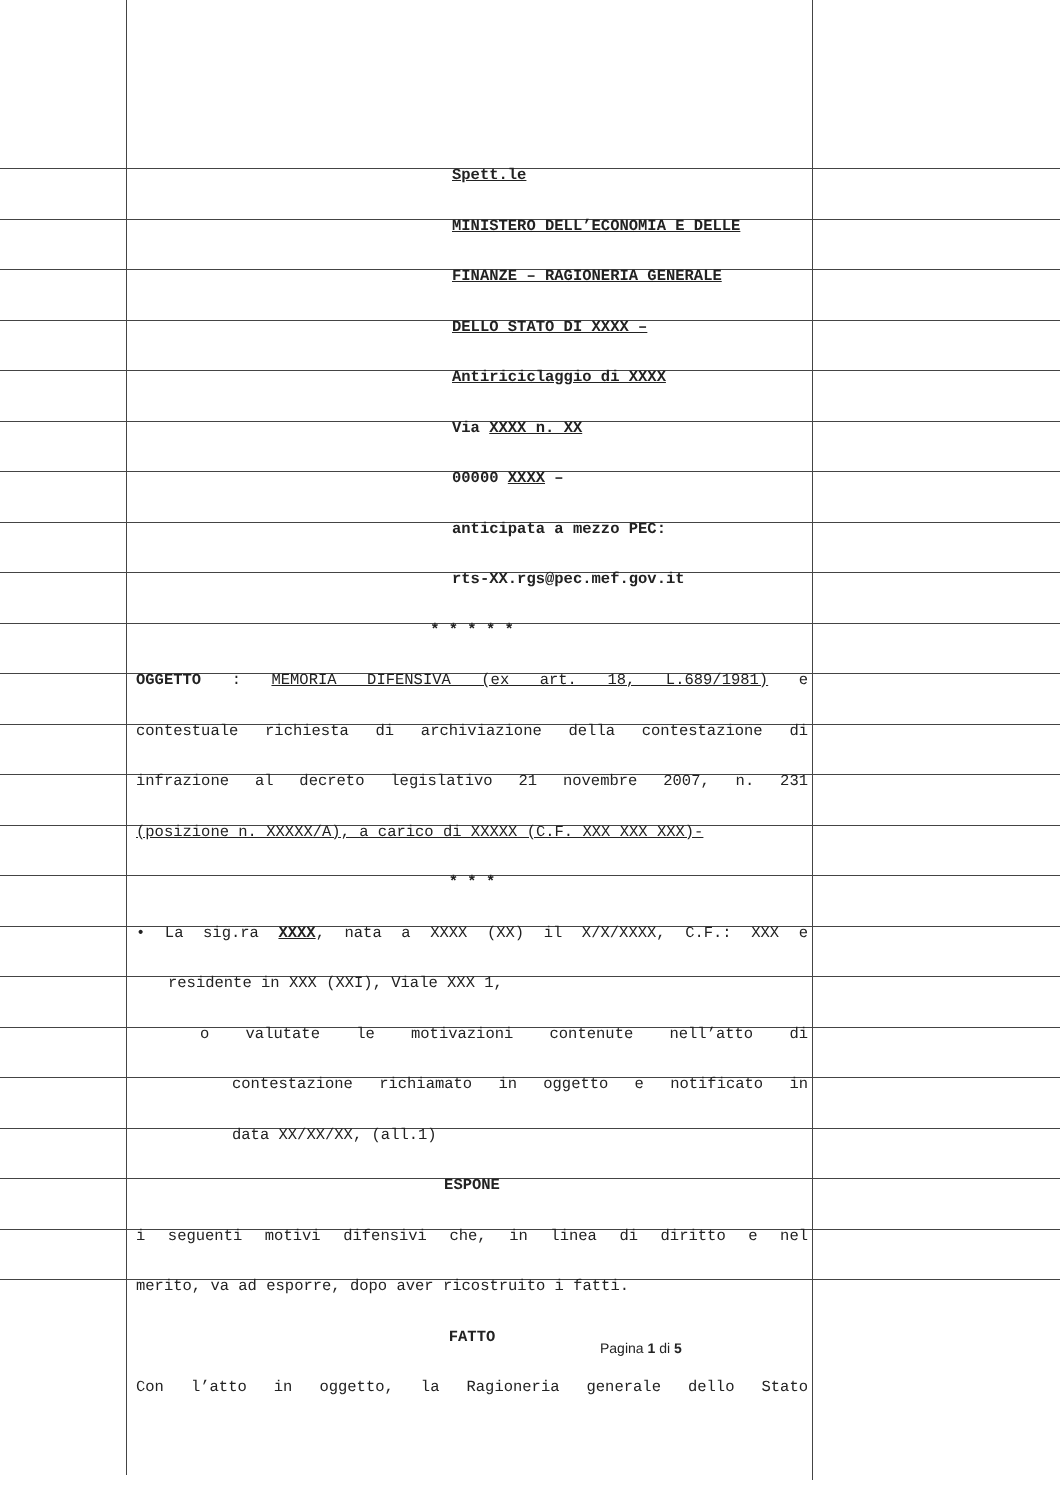Spett.le
MINISTERO DELL’ECONOMIA E DELLE
FINANZE – RAGIONERIA GENERALE
DELLO STATO DI XXXX –
Antiriciclaggio di XXXX
Via XXXX n. XX
00000 XXXX –
anticipata a mezzo PEC:
rts-XX.rgs@pec.mef.gov.it
* * * * *
OGGETTO : MEMORIA DIFENSIVA (ex art. 18, L.689/1981) e
contestuale richiesta di archiviazione della contestazione di
infrazione al decreto legislativo 21 novembre 2007, n. 231
(posizione n. XXXXX/A), a carico di XXXXX (C.F. XXX XXX XXX)-
* * *
• La sig.ra XXXX, nata a XXXX (XX) il X/X/XXXX, C.F.: XXX e
residente in XXX (XXI), Viale XXX 1,
o valutate le motivazioni contenute nell’atto di
contestazione richiamato in oggetto e notificato in
data XX/XX/XX, (all.1)
ESPONE
i seguenti motivi difensivi che, in linea di diritto e nel
merito, va ad esporre, dopo aver ricostruito i fatti.
FATTO
Con l’atto in oggetto, la Ragioneria generale dello Stato
Pagina 1 di 5